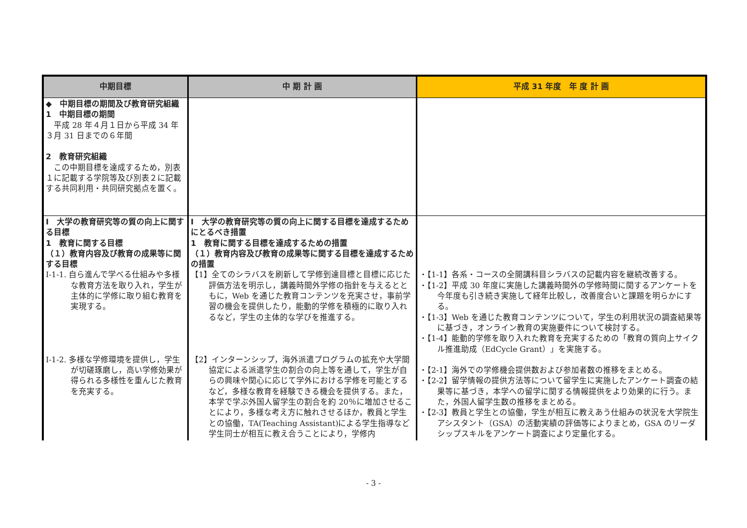| 中期目標 | 中 期 計 画 | 平成 31 年度 年 度 計 画 |
| --- | --- | --- |
| ◆ 中期目標の期間及び教育研究組織 1 中期目標の期間 平成 28 年４月１日から平成 34 年３月 31 日までの６年間 2 教育研究組織 この中期目標を達成するため，別表１に記載する学院等及び別表２に記載する共同利用・共同研究拠点を置く。 | | |
| Ⅰ 大学の教育研究等の質の向上に関する目標 1 教育に関する目標 （１）教育内容及び教育の成果等に関する目標 Ⅰ-1-1. 自ら進んで学べる仕組みや多様な教育方法を取り入れ，学生が主体的に学修に取り組む教育を実現する。 Ⅰ-1-2. 多様な学修環境を提供し，学生が切磋琢磨し，高い学修効果が得られる多様性を重んじた教育を充実する。 | Ⅰ 大学の教育研究等の質の向上に関する目標を達成するためにとるべき措置 1 教育に関する目標を達成するための措置 （１）教育内容及び教育の成果等に関する目標を達成するための措置 【1】全てのシラバスを刷新して学修到達目標と目標に応じた評価方法を明示し，講義時間外学修の指針を与えるとともに，Web を通じた教育コンテンツを充実させ，事前学習の機会を提供したり，能動的学修を積極的に取り入れるなど，学生の主体的な学びを推進する。 【2】インターンシップ，海外派遣プログラムの拡充や大学間協定による派遣学生の割合の向上等を通して，学生が自らの興味や関心に応じて学外における学修を可能とするなど，多様な教育を経験できる機会を提供する。また，本学で学ぶ外国人留学生の割合を約 20％に増加させることにより，多様な考え方に触れさせるほか，教員と学生との協働，TA(Teaching Assistant)による学生指導など学生同士が相互に教え合うことにより，学修内 | ・【1-1】各系・コースの全開講科目シラバスの記載内容を継続改善する。 ・【1-2】平成 30 年度に実施した講義時間外の学修時間に関するアンケートを今年度も引き続き実施して経年比較し，改善度合いと課題を明らかにする。 ・【1-3】Web を通じた教育コンテンツについて，学生の利用状況の調査結果等に基づき，オンライン教育の実施要件について検討する。 ・【1-4】能動的学修を取り入れた教育を充実するための「教育の質向上サイクル推進助成（EdCycle Grant）」を実施する。 ・【2-1】海外での学修機会提供数および参加者数の推移をまとめる。 ・【2-2】留学情報の提供方法等について留学生に実施したアンケート調査の結果等に基づき，本学への留学に関する情報提供をより効果的に行う。また，外国人留学生数の推移をまとめる。 ・【2-3】教員と学生との協働，学生が相互に教えあう仕組みの状況を大学院生アシスタント（GSA）の活動実績の評価等によりまとめ，GSA のリーダシップスキルをアンケート調査により定量化する。 |
- 3 -